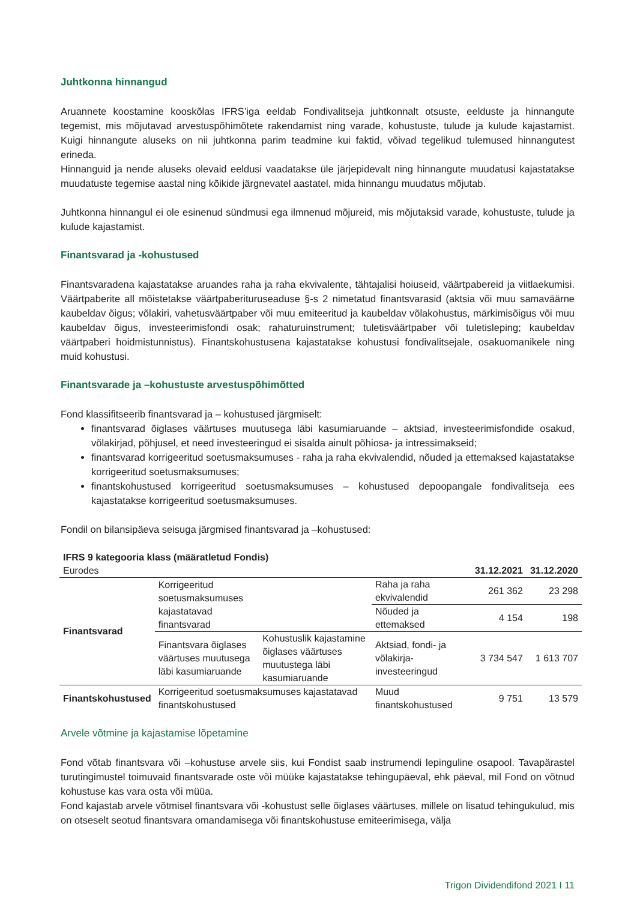Juhtkonna hinnangud
Aruannete koostamine kooskõlas IFRS’iga eeldab Fondivalitseja juhtkonnalt otsuste, eelduste ja hinnangute tegemist, mis mõjutavad arvestuspõhimõtete rakendamist ning varade, kohustuste, tulude ja kulude kajastamist. Kuigi hinnangute aluseks on nii juhtkonna parim teadmine kui faktid, võivad tegelikud tulemused hinnangutest erineda.
Hinnanguid ja nende aluseks olevaid eeldusi vaadatakse üle järjepidevalt ning hinnangute muudatusi kajastatakse muudatuste tegemise aastal ning kõikide järgnevatel aastatel, mida hinnangu muudatus mõjutab.
Juhtkonna hinnangul ei ole esinenud sündmusi ega ilmnenud mõjureid, mis mõjutaksid varade, kohustuste, tulude ja kulude kajastamist.
Finantsvarad ja -kohustused
Finantsvaradena kajastatakse aruandes raha ja raha ekvivalente, tähtajalisi hoiuseid, väärtpabereid ja viitlaekumisi. Väärtpaberite all mõistetakse väärtpaberituruseaduse §-s 2 nimetatud finantsvarasid (aktsia või muu samaväärne kaubeldav õigus; võlakiri, vahetusväärtpaber või muu emiteeritud ja kaubeldav võlakohustus, märkimisõigus või muu kaubeldav õigus, investeerimisfondi osak; rahaturuinstrument; tuletisväärtpaber või tuletisleping; kaubeldav väärtpaberi hoidmistunnistus). Finantskohustusena kajastatakse kohustusi fondivalitsejale, osakuomanikele ning muid kohustusi.
Finantsvarade ja –kohustuste arvestuspõhimõtted
Fond klassifitseerib finantsvarad ja – kohustused järgmiselt:
finantsvarad õiglases väärtuses muutusega läbi kasumiaruande – aktsiad, investeerimisfondide osakud, võlakirjad, põhjusel, et need investeeringud ei sisalda ainult põhiosa- ja intressimakseid;
finantsvarad korrigeeritud soetusmaksumuses - raha ja raha ekvivalendid, nõuded ja ettemaksed kajastatakse korrigeeritud soetusmaksumuses;
finantskohustused korrigeeritud soetusmaksumuses – kohustused depoopangale fondivalitseja ees kajastatakse korrigeeritud soetusmaksumuses.
Fondil on bilansipäeva seisuga järgmised finantsvarad ja –kohustused:
| IFRS 9 kategooria klass (määratletud Fondis) | | | | | |
| Eurodes | | | | 31.12.2021 | 31.12.2020 |
| Finantsvarad | Korrigeeritud soetusmaksumuses kajastatavad finantsvarad | | Raha ja raha ekvivalendid | 261 362 | 23 298 |
| | | | Nõuded ja ettemaksed | 4 154 | 198 |
| | Finantsvara õiglases väärtuses muutusega läbi kasumiaruande | Kohustuslik kajastamine õiglases väärtuses muutustega läbi kasumiaruande | Aktsiad, fondi- ja võlakirja-investeeringud | 3 734 547 | 1 613 707 |
| Finantskohustused | Korrigeeritud soetusmaksumuses kajastatavad finantskohustused | | Muud finantskohustused | 9 751 | 13 579 |
Arvele võtmine ja kajastamise lõpetamine
Fond võtab finantsvara või –kohustuse arvele siis, kui Fondist saab instrumendi lepinguline osapool. Tavapärastel turutingimustel toimuvaid finantsvarade oste või müüke kajastatakse tehingupäeval, ehk päeval, mil Fond on võtnud kohustuse kas vara osta või müüa.
Fond kajastab arvele võtmisel finantsvara või -kohustust selle õiglases väärtuses, millele on lisatud tehingukulud, mis on otseselt seotud finantsvara omandamisega või finantskohustuse emiteerimisega, välja
Trigon Dividendifond 2021 I 11